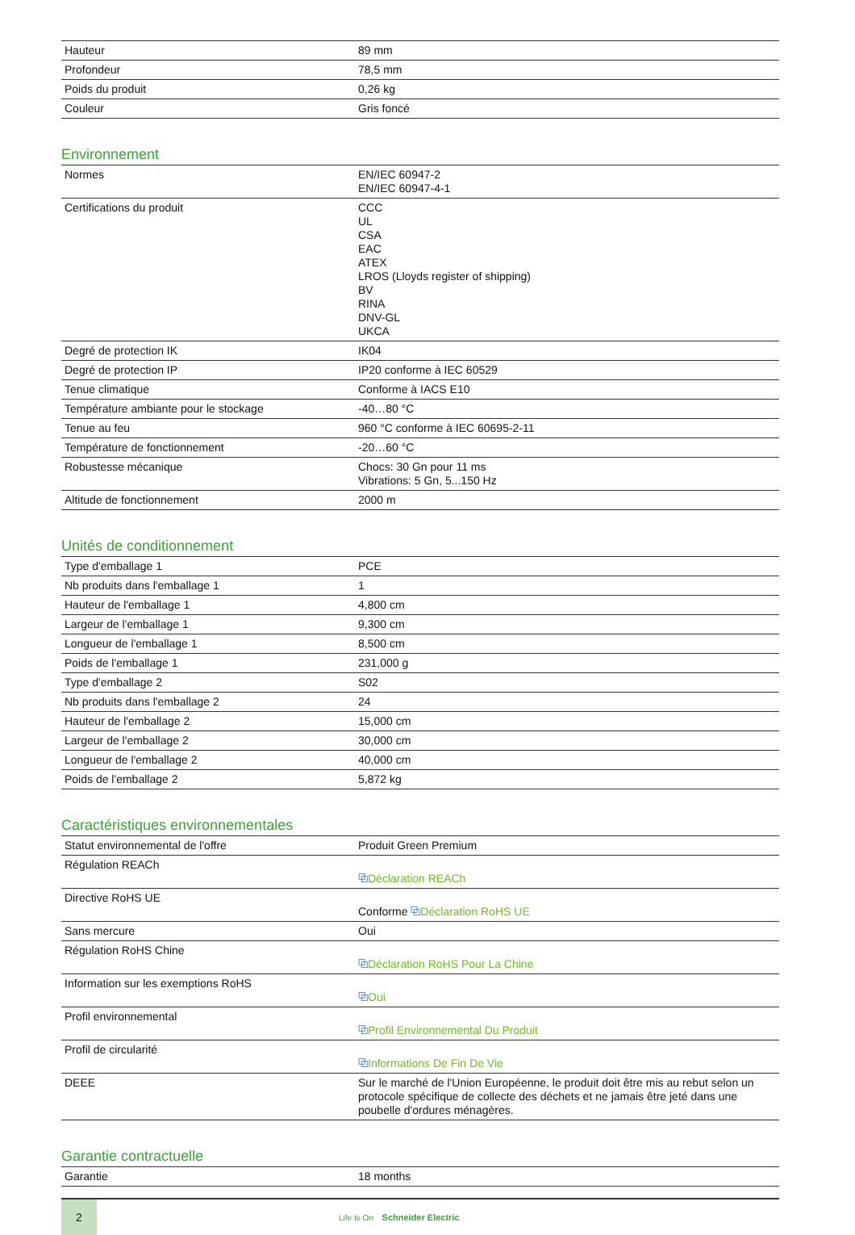| Hauteur | 89 mm |
| Profondeur | 78,5 mm |
| Poids du produit | 0,26 kg |
| Couleur | Gris foncé |
Environnement
| Normes | EN/IEC 60947-2 EN/IEC 60947-4-1 |
| Certifications du produit | CCC UL CSA EAC ATEX LROS (Lloyds register of shipping) BV RINA DNV-GL UKCA |
| Degré de protection IK | IK04 |
| Degré de protection IP | IP20 conforme à IEC 60529 |
| Tenue climatique | Conforme à IACS E10 |
| Température ambiante pour le stockage | -40…80 °C |
| Tenue au feu | 960 °C conforme à IEC 60695-2-11 |
| Température de fonctionnement | -20…60 °C |
| Robustesse mécanique | Chocs: 30 Gn pour 11 ms Vibrations: 5 Gn, 5...150 Hz |
| Altitude de fonctionnement | 2000 m |
Unités de conditionnement
| Type d'emballage 1 | PCE |
| Nb produits dans l'emballage 1 | 1 |
| Hauteur de l'emballage 1 | 4,800 cm |
| Largeur de l'emballage 1 | 9,300 cm |
| Longueur de l'emballage 1 | 8,500 cm |
| Poids de l'emballage 1 | 231,000 g |
| Type d'emballage 2 | S02 |
| Nb produits dans l'emballage 2 | 24 |
| Hauteur de l'emballage 2 | 15,000 cm |
| Largeur de l'emballage 2 | 30,000 cm |
| Longueur de l'emballage 2 | 40,000 cm |
| Poids de l'emballage 2 | 5,872 kg |
Caractéristiques environnementales
| Statut environnemental de l'offre | Produit Green Premium |
| Régulation REACh | ⧉ Déclaration REACh |
| Directive RoHS UE | Conforme ⧉ Déclaration RoHS UE |
| Sans mercure | Oui |
| Régulation RoHS Chine | ⧉ Déclaration RoHS Pour La Chine |
| Information sur les exemptions RoHS | ⧉ Oui |
| Profil environnemental | ⧉ Profil Environnemental Du Produit |
| Profil de circularité | ⧉ Informations De Fin De Vie |
| DEEE | Sur le marché de l'Union Européenne, le produit doit être mis au rebut selon un protocole spécifique de collecte des déchets et ne jamais être jeté dans une poubelle d'ordures ménagères. |
Garantie contractuelle
| Garantie | 18 months |
2
Life Is On Schneider Electric